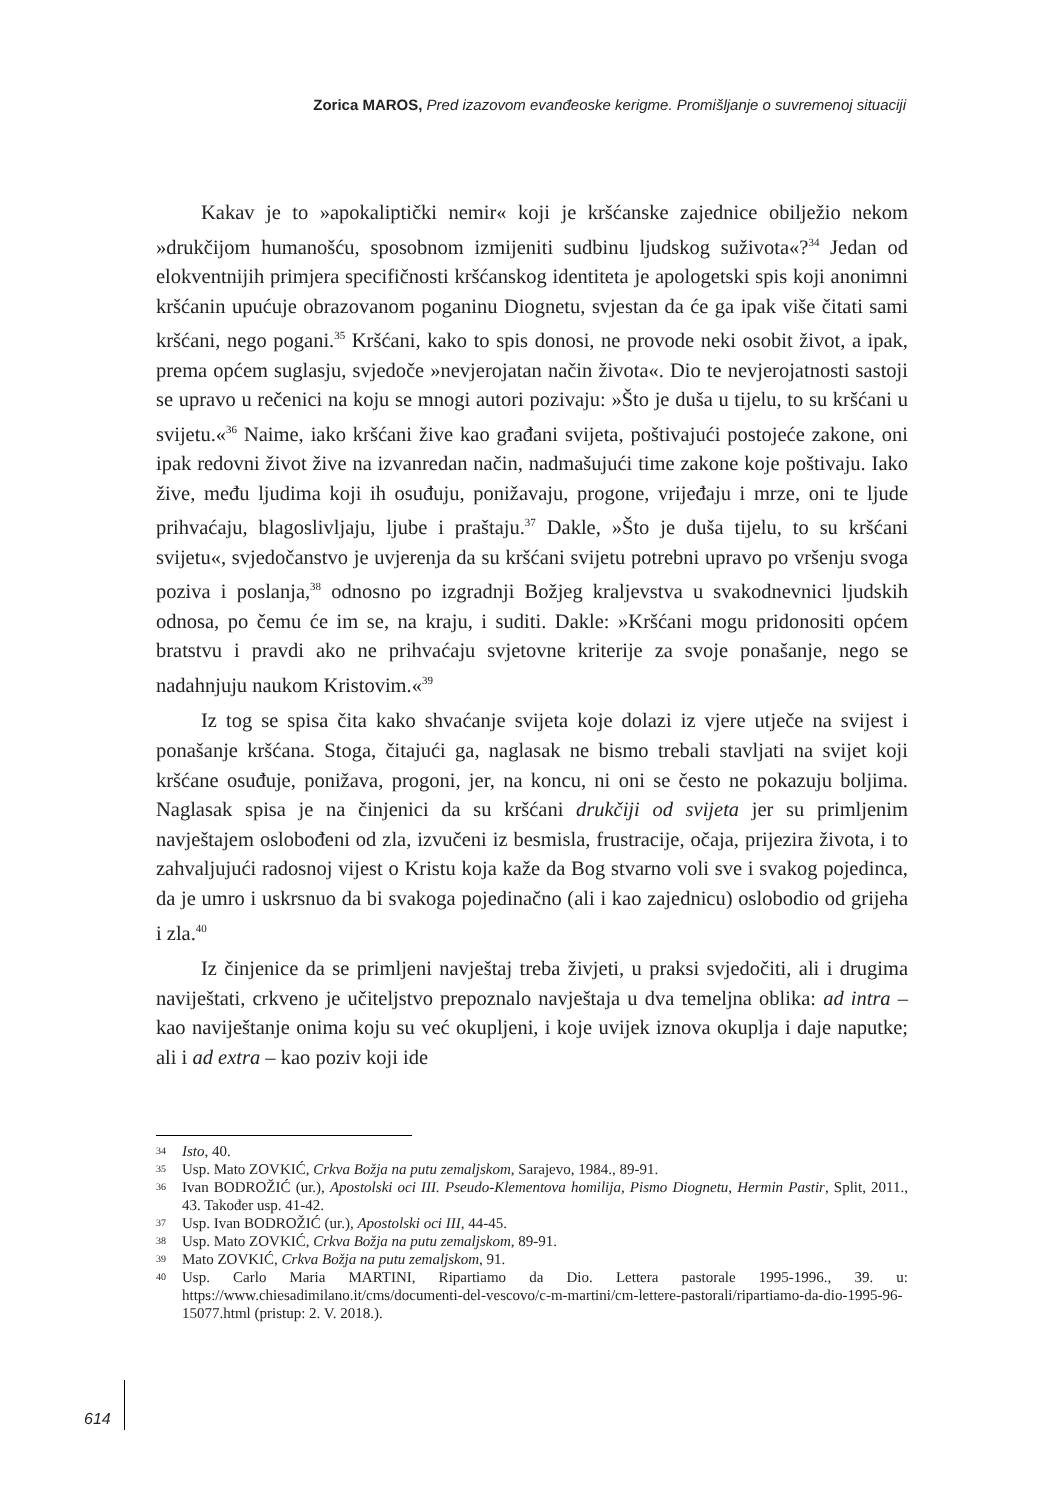Zorica MAROS, Pred izazovom evanđeoske kerigme. Promišljanje o suvremenoj situaciji
Kakav je to »apokaliptički nemir« koji je kršćanske zajednice obilježio nekom »drukčijom humanošću, sposobnom izmijeniti sudbinu ljudskog suživota«?<sup>34</sup> Jedan od elokventnijih primjera specifičnosti kršćanskog identiteta je apologetski spis koji anonimni kršćanin upućuje obrazovanom poganinu Diognetu, svjestan da će ga ipak više čitati sami kršćani, nego pogani.<sup>35</sup> Kršćani, kako to spis donosi, ne provode neki osobit život, a ipak, prema općem suglasju, svjedoče »nevjerojatan način života«. Dio te nevjerojatnosti sastoji se upravo u rečenici na koju se mnogi autori pozivaju: »Što je duša u tijelu, to su kršćani u svijetu.«<sup>36</sup> Naime, iako kršćani žive kao građani svijeta, poštivajući postojeće zakone, oni ipak redovni život žive na izvanredan način, nadmašujući time zakone koje poštivaju. Iako žive, među ljudima koji ih osuđuju, ponižavaju, progone, vrijeđaju i mrze, oni te ljude prihvaćaju, blagoslivljaju, ljube i praštaju.<sup>37</sup> Dakle, »Što je duša tijelu, to su kršćani svijetu«, svjedočanstvo je uvjerenja da su kršćani svijetu potrebni upravo po vršenju svoga poziva i poslanja,<sup>38</sup> odnosno po izgradnji Božjeg kraljevstva u svakodnevnici ljudskih odnosa, po čemu će im se, na kraju, i suditi. Dakle: »Kršćani mogu pridonositi općem bratstvu i pravdi ako ne prihvaćaju svjetovne kriterije za svoje ponašanje, nego se nadahnjuju naukom Kristovim.«<sup>39</sup>
Iz tog se spisa čita kako shvaćanje svijeta koje dolazi iz vjere utječe na svijest i ponašanje kršćana. Stoga, čitajući ga, naglasak ne bismo trebali stavljati na svijet koji kršćane osuđuje, ponižava, progoni, jer, na koncu, ni oni se često ne pokazuju boljima. Naglasak spisa je na činjenici da su kršćani drukčiji od svijeta jer su primljenim navještajem oslobođeni od zla, izvučeni iz besmisla, frustracije, očaja, prijezira života, i to zahvaljujući radosnoj vijest o Kristu koja kaže da Bog stvarno voli sve i svakog pojedinca, da je umro i uskrsnuo da bi svakoga pojedinačno (ali i kao zajednicu) oslobodio od grijeha i zla.<sup>40</sup>
Iz činjenice da se primljeni navještaj treba živjeti, u praksi svjedočiti, ali i drugima naviještati, crkveno je učiteljstvo prepoznalo navještaja u dva temeljna oblika: ad intra – kao naviještanje onima koju su već okupljeni, i koje uvijek iznova okuplja i daje naputke; ali i ad extra – kao poziv koji ide
34 Isto, 40.
35 Usp. Mato ZOVKIĆ, Crkva Božja na putu zemaljskom, Sarajevo, 1984., 89-91.
36 Ivan BODROŽIĆ (ur.), Apostolski oci III. Pseudo-Klementova homilija, Pismo Diognetu, Hermin Pastir, Split, 2011., 43. Također usp. 41-42.
37 Usp. Ivan BODROŽIĆ (ur.), Apostolski oci III, 44-45.
38 Usp. Mato ZOVKIĆ, Crkva Božja na putu zemaljskom, 89-91.
39 Mato ZOVKIĆ, Crkva Božja na putu zemaljskom, 91.
40 Usp. Carlo Maria MARTINI, Ripartiamo da Dio. Lettera pastorale 1995-1996., 39. u: https://www.chiesadimilano.it/cms/documenti-del-vescovo/c-m-martini/cm-lettere-pastorali/ripartiamo-da-dio-1995-96-15077.html (pristup: 2. V. 2018.).
614